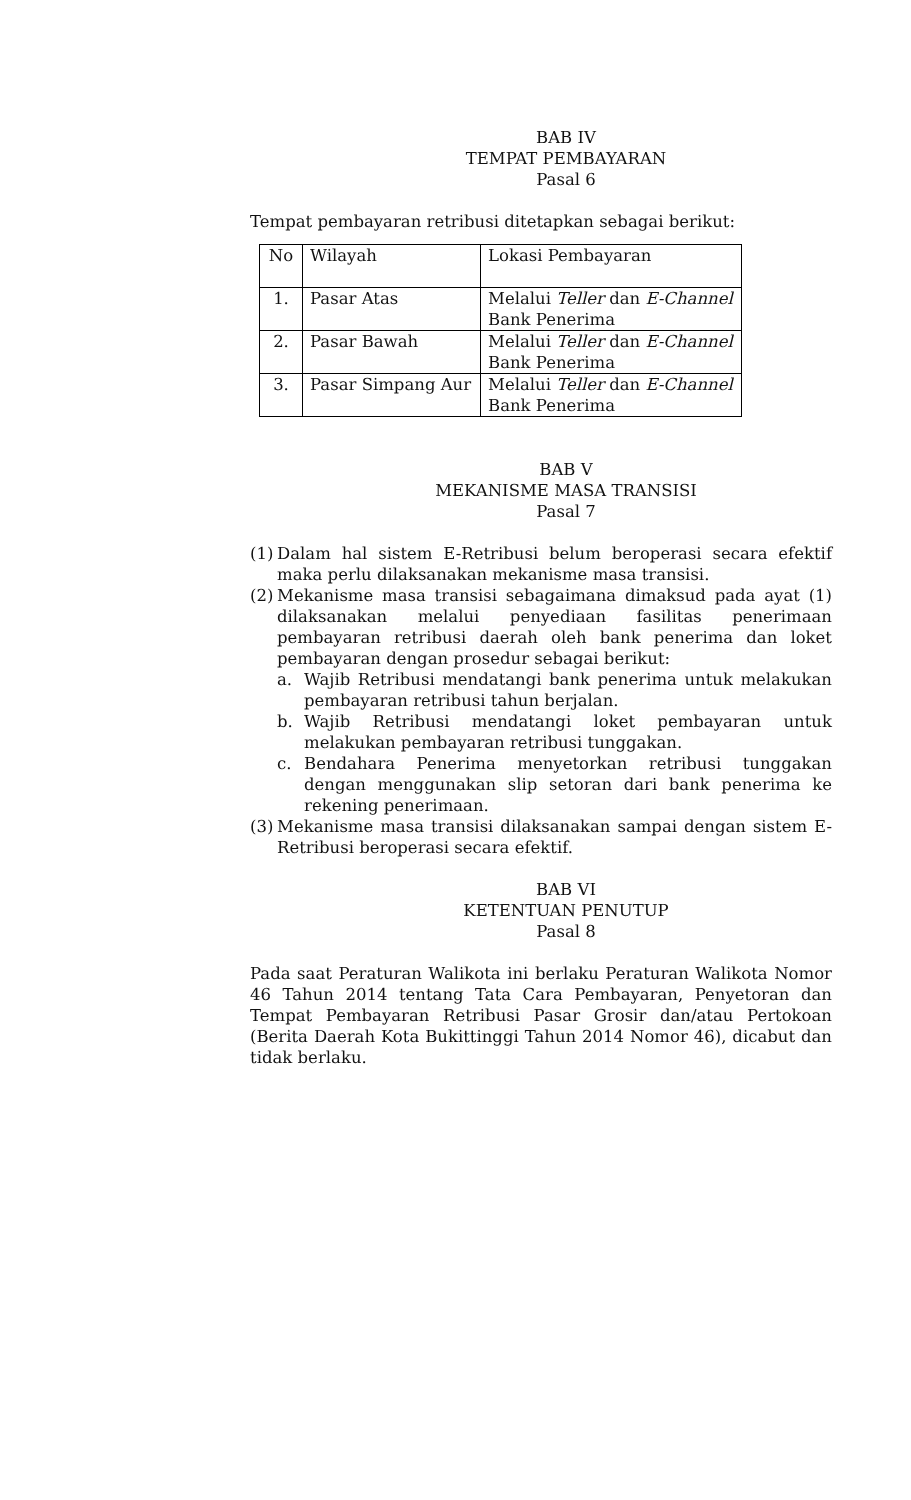BAB IV
TEMPAT PEMBAYARAN
Pasal 6
Tempat pembayaran retribusi ditetapkan sebagai berikut:
| No | Wilayah | Lokasi Pembayaran |
| 1. | Pasar Atas | Melalui Teller dan E-Channel Bank Penerima |
| 2. | Pasar Bawah | Melalui Teller dan E-Channel Bank Penerima |
| 3. | Pasar Simpang Aur | Melalui Teller dan E-Channel Bank Penerima |
BAB V
MEKANISME MASA TRANSISI
Pasal 7
(1) Dalam hal sistem E-Retribusi belum beroperasi secara efektif maka perlu dilaksanakan mekanisme masa transisi.
(2) Mekanisme masa transisi sebagaimana dimaksud pada ayat (1) dilaksanakan melalui penyediaan fasilitas penerimaan pembayaran retribusi daerah oleh bank penerima dan loket pembayaran dengan prosedur sebagai berikut:
a. Wajib Retribusi mendatangi bank penerima untuk melakukan pembayaran retribusi tahun berjalan.
b. Wajib Retribusi mendatangi loket pembayaran untuk melakukan pembayaran retribusi tunggakan.
c. Bendahara Penerima menyetorkan retribusi tunggakan dengan menggunakan slip setoran dari bank penerima ke rekening penerimaan.
(3) Mekanisme masa transisi dilaksanakan sampai dengan sistem E-Retribusi beroperasi secara efektif.
BAB VI
KETENTUAN PENUTUP
Pasal 8
Pada saat Peraturan Walikota ini berlaku Peraturan Walikota Nomor 46 Tahun 2014 tentang Tata Cara Pembayaran, Penyetoran dan Tempat Pembayaran Retribusi Pasar Grosir dan/atau Pertokoan (Berita Daerah Kota Bukittinggi Tahun 2014 Nomor 46), dicabut dan tidak berlaku.